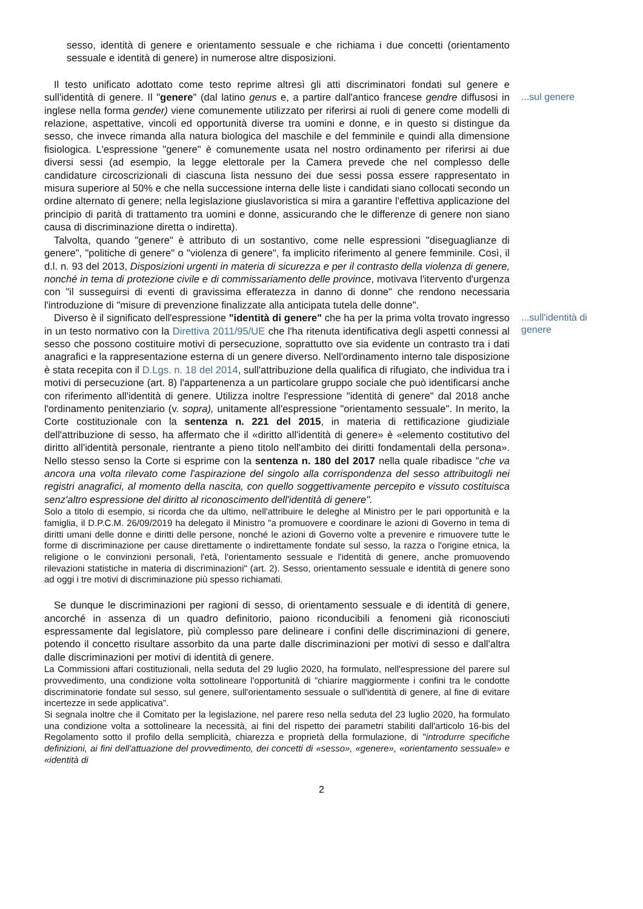sesso, identità di genere e orientamento sessuale e che richiama i due concetti (orientamento sessuale e identità di genere) in numerose altre disposizioni.
Il testo unificato adottato come testo reprime altresì gli atti discriminatori fondati sul genere e sull'identità di genere. Il "genere" (dal latino genus e, a partire dall'antico francese gendre diffusosi in inglese nella forma gender) viene comunemente utilizzato per riferirsi ai ruoli di genere come modelli di relazione, aspettative, vincoli ed opportunità diverse tra uomini e donne, e in questo si distingue da sesso, che invece rimanda alla natura biologica del maschile e del femminile e quindi alla dimensione fisiologica. L'espressione "genere" è comunemente usata nel nostro ordinamento per riferirsi ai due diversi sessi (ad esempio, la legge elettorale per la Camera prevede che nel complesso delle candidature circoscrizionali di ciascuna lista nessuno dei due sessi possa essere rappresentato in misura superiore al 50% e che nella successione interna delle liste i candidati siano collocati secondo un ordine alternato di genere; nella legislazione giuslavoristica si mira a garantire l'effettiva applicazione del principio di parità di trattamento tra uomini e donne, assicurando che le differenze di genere non siano causa di discriminazione diretta o indiretta).
Talvolta, quando "genere" è attributo di un sostantivo, come nelle espressioni "diseguaglianze di genere", "politiche di genere" o "violenza di genere", fa implicito riferimento al genere femminile. Così, il d.l. n. 93 del 2013, Disposizioni urgenti in materia di sicurezza e per il contrasto della violenza di genere, nonché in tema di protezione civile e di commissariamento delle province, motivava l'itervento d'urgenza con "il susseguirsi di eventi di gravissima efferatezza in danno di donne" che rendono necessaria l'introduzione di "misure di prevenzione finalizzate alla anticipata tutela delle donne".
...sul genere
Diverso è il significato dell'espressione "identità di genere" che ha per la prima volta trovato ingresso in un testo normativo con la Direttiva 2011/95/UE che l'ha ritenuta identificativa degli aspetti connessi al sesso che possono costituire motivi di persecuzione, soprattutto ove sia evidente un contrasto tra i dati anagrafici e la rappresentazione esterna di un genere diverso. Nell'ordinamento interno tale disposizione è stata recepita con il D.Lgs. n. 18 del 2014, sull'attribuzione della qualifica di rifugiato, che individua tra i motivi di persecuzione (art. 8) l'appartenenza a un particolare gruppo sociale che può identificarsi anche con riferimento all'identità di genere. Utilizza inoltre l'espressione "identità di genere" dal 2018 anche l'ordinamento penitenziario (v. sopra), unitamente all'espressione "orientamento sessuale". In merito, la Corte costituzionale con la sentenza n. 221 del 2015, in materia di rettificazione giudiziale dell'attribuzione di sesso, ha affermato che il «diritto all'identità di genere» è «elemento costitutivo del diritto all'identità personale, rientrante a pieno titolo nell'ambito dei diritti fondamentali della persona». Nello stesso senso la Corte si esprime con la sentenza n. 180 del 2017 nella quale ribadisce "che va ancora una volta rilevato come l'aspirazione del singolo alla corrispondenza del sesso attribuitogli nei registri anagrafici, al momento della nascita, con quello soggettivamente percepito e vissuto costituisca senz'altro espressione del diritto al riconoscimento dell'identità di genere".
Solo a titolo di esempio, si ricorda che da ultimo, nell'attribuire le deleghe al Ministro per le pari opportunità e la famiglia, il D.P.C.M. 26/09/2019 ha delegato il Ministro "a promuovere e coordinare le azioni di Governo in tema di diritti umani delle donne e diritti delle persone, nonché le azioni di Governo volte a prevenire e rimuovere tutte le forme di discriminazione per cause direttamente o indirettamente fondate sul sesso, la razza o l'origine etnica, la religione o le convinzioni personali, l'età, l'orientamento sessuale e l'identità di genere, anche promuovendo rilevazioni statistiche in materia di discriminazioni" (art. 2). Sesso, orientamento sessuale e identità di genere sono ad oggi i tre motivi di discriminazione più spesso richiamati.
...sull'identità di genere
Se dunque le discriminazioni per ragioni di sesso, di orientamento sessuale e di identità di genere, ancorché in assenza di un quadro definitorio, paiono riconducibili a fenomeni già riconosciuti espressamente dal legislatore, più complesso pare delineare i confini delle discriminazioni di genere, potendo il concetto risultare assorbito da una parte dalle discriminazioni per motivi di sesso e dall'altra dalle discriminazioni per motivi di identità di genere.
La Commissioni affari costituzionali, nella seduta del 29 luglio 2020, ha formulato, nell'espressione del parere sul provvedimento, una condizione volta sottolineare l'opportunità di "chiarire maggiormente i confini tra le condotte discriminatorie fondate sul sesso, sul genere, sull'orientamento sessuale o sull'identità di genere, al fine di evitare incertezze in sede applicativa".
Si segnala inoltre che il Comitato per la legislazione, nel parere reso nella seduta del 23 luglio 2020, ha formulato una condizione volta a sottolineare la necessità, ai fini del rispetto dei parametri stabiliti dall'articolo 16-bis del Regolamento sotto il profilo della semplicità, chiarezza e proprietà della formulazione, di "introdurre specifiche definizioni, ai fini dell'attuazione del provvedimento, dei concetti di «sesso», «genere», «orientamento sessuale» e «identità di
2